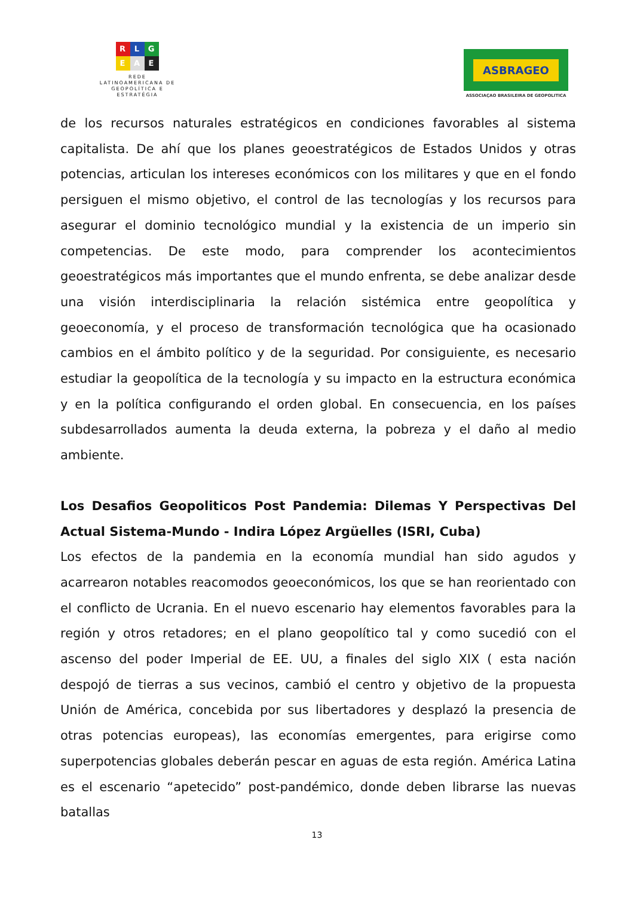R L G
E A E
REDE LATINOAMERICANA DE GEOPOLÍTICA E ESTRATÉGIA
ASBRAGEO
ASSOCIAÇAO BRASILEIRA DE GEOPOLITICA
de los recursos naturales estratégicos en condiciones favorables al sistema capitalista. De ahí que los planes geoestratégicos de Estados Unidos y otras potencias, articulan los intereses económicos con los militares y que en el fondo persiguen el mismo objetivo, el control de las tecnologías y los recursos para asegurar el dominio tecnológico mundial y la existencia de un imperio sin competencias. De este modo, para comprender los acontecimientos geoestratégicos más importantes que el mundo enfrenta, se debe analizar desde una visión interdisciplinaria la relación sistémica entre geopolítica y geoeconomía, y el proceso de transformación tecnológica que ha ocasionado cambios en el ámbito político y de la seguridad. Por consiguiente, es necesario estudiar la geopolítica de la tecnología y su impacto en la estructura económica y en la política configurando el orden global. En consecuencia, en los países subdesarrollados aumenta la deuda externa, la pobreza y el daño al medio ambiente.
Los Desafios Geopoliticos Post Pandemia: Dilemas Y Perspectivas Del Actual Sistema-Mundo - Indira López Argüelles (ISRI, Cuba)
Los efectos de la pandemia en la economía mundial han sido agudos y acarrearon notables reacomodos geoeconómicos, los que se han reorientado con el conflicto de Ucrania. En el nuevo escenario hay elementos favorables para la región y otros retadores; en el plano geopolítico tal y como sucedió con el ascenso del poder Imperial de EE. UU, a finales del siglo XIX ( esta nación despojó de tierras a sus vecinos, cambió el centro y objetivo de la propuesta Unión de América, concebida por sus libertadores y desplazó la presencia de otras potencias europeas), las economías emergentes, para erigirse como superpotencias globales deberán pescar en aguas de esta región. América Latina es el escenario “apetecido” post-pandémico, donde deben librarse las nuevas batallas
13